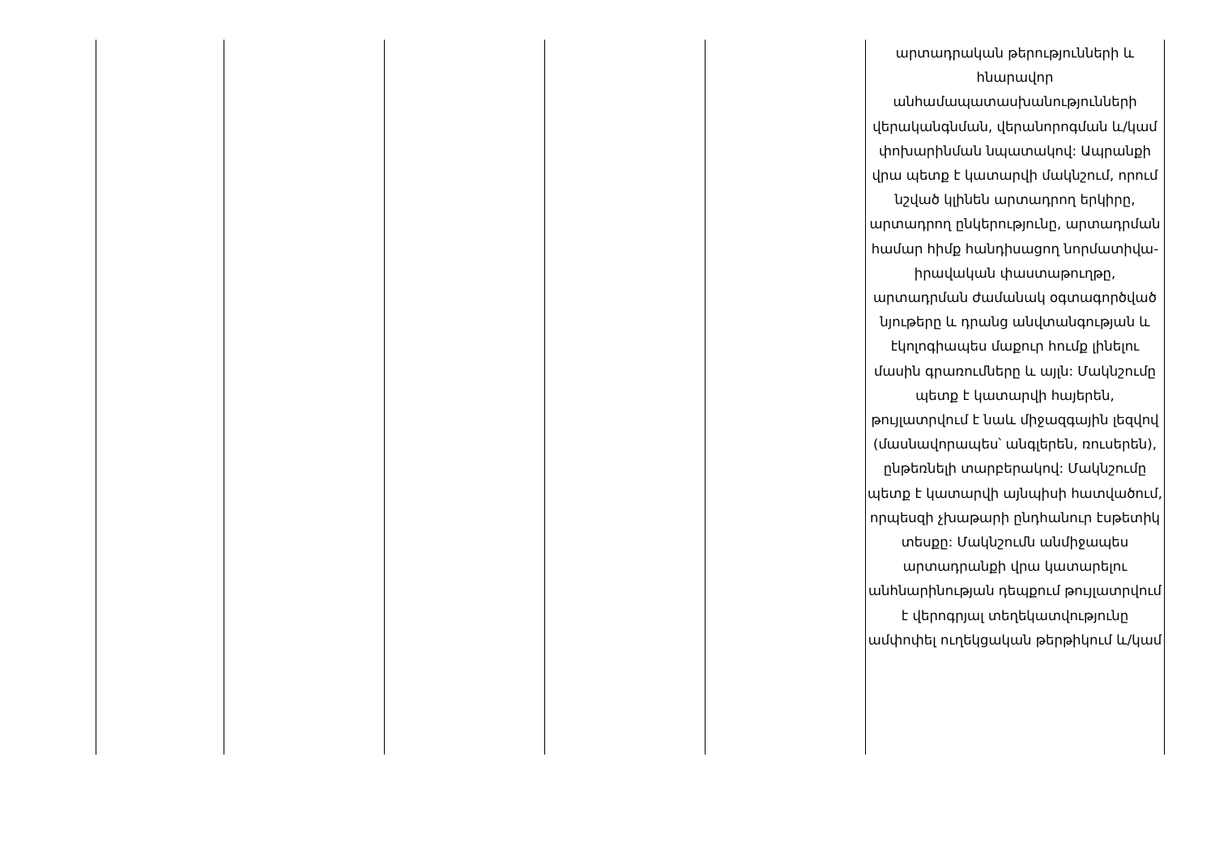| | | | | | արտադրական թերությունների և հնարավոր անհամապատասխանությունների վերականգնման, վերանորոգման և/կամ փոխարինման նպատակով: Ապրանքի վրա պետք է կատարվի մակնշում, որում նշված կլինեն արտադրող երկիրը, արտադրող ընկերությունը, արտադրման համար հիմք հանդիսացող նորմատիվա-իրավական փաստաթուղթը, արտադրման ժամանակ օգտագործված նյութերը և դրանց անվտանգության և էկոլոգիապես մաքուր հումք լինելու մասին գրառումները և այլն: Մակնշումը պետք է կատարվի հայերեն, թույլատրվում է նաև միջազգային լեզվով (մասնավորապես՝ անգլերեն, ռուսերեն), ընթեռնելի տարբերակով: Մակնշումը պետք է կատարվի այնպիսի հատվածում, որպեսզի չխաթարի ընդհանուր էսթետիկ տեսքը: Մակնշումն անմիջապես արտադրանքի վրա կատարելու անհնարինության դեպքում թույլատրվում է վերոգրյալ տեղեկատվությունը ամփոփել ուղեկցական թերթիկում և/կամ |